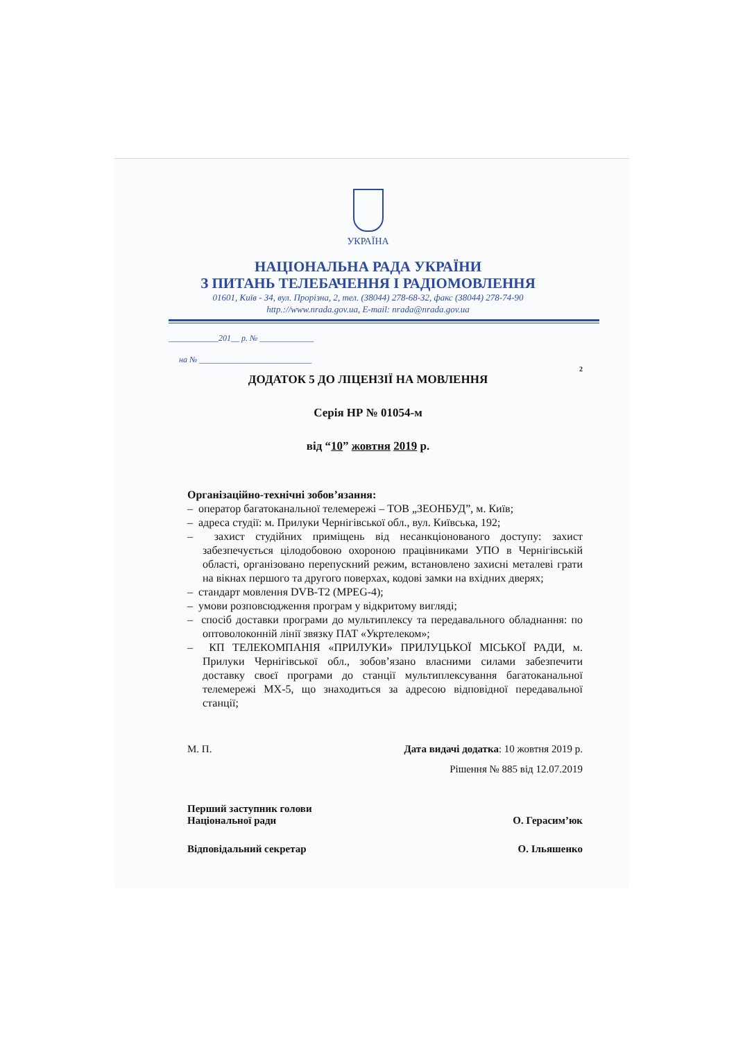УКРАЇНА
НАЦІОНАЛЬНА РАДА УКРАЇНИ
З ПИТАНЬ ТЕЛЕБАЧЕННЯ І РАДІОМОВЛЕННЯ
01601, Київ - 34, вул. Прорізна, 2, тел. (38044) 278-68-32, факс (38044) 278-74-90
http.://www.nrada.gov.ua, E-mail: nrada@nrada.gov.ua
____________201__ р. № _____________
на № ___________________________
2
ДОДАТОК 5 ДО ЛІЦЕНЗІЇ НА МОВЛЕННЯ
Серія НР № 01054-м
від “10” жовтня 2019 р.
Організаційно-технічні зобов’язання:
– оператор багатоканальної телемережі – ТОВ „ЗЕОНБУД”, м. Київ;
– адреса студії: м. Прилуки Чернігівської обл., вул. Київська, 192;
– захист студійних приміщень від несанкціонованого доступу: захист забезпечується цілодобовою охороною працівниками УПО в Чернігівській області, організовано перепускний режим, встановлено захисні металеві грати на вікнах першого та другого поверхах, кодові замки на вхідних дверях;
– стандарт мовлення DVB-T2 (MPEG-4);
– умови розповсюдження програм у відкритому вигляді;
– спосіб доставки програми до мультиплексу та передавального обладнання: по оптоволоконній лінії звязку ПАТ «Укртелеком»;
– КП ТЕЛЕКОМПАНІЯ «ПРИЛУКИ» ПРИЛУЦЬКОЇ МІСЬКОЇ РАДИ, м. Прилуки Чернігівської обл., зобов’язано власними силами забезпечити доставку своєї програми до станції мультиплексування багатоканальної телемережі МХ-5, що знаходиться за адресою відповідної передавальної станції;
М. П. Дата видачі додатка: 10 жовтня 2019 р.
Рішення № 885 від 12.07.2019
Перший заступник голови
Національної ради О. Герасим’юк
Відповідальний секретар О. Ільяшенко